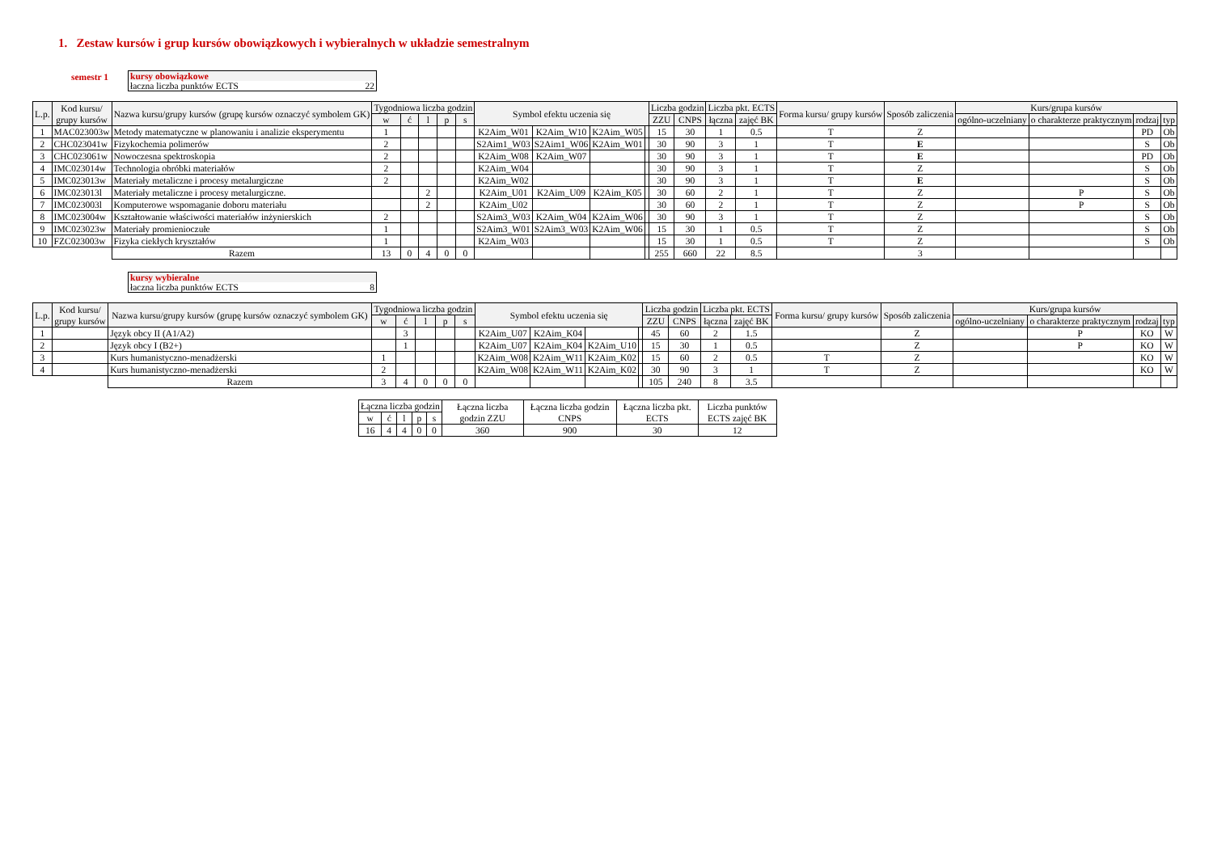1. Zestaw kursów i grup kursów obowiązkowych i wybieralnych w układzie semestralnym
semestr 1 kursy obowiązkowe
łaczna liczba punktów ECTS 22
| L.p. | Kod kursu/ grupy kursów | Nazwa kursu/grupy kursów (grupę kursów oznaczyć symbolem GK) | Tygodniowa liczba godzin | | | | | Symbol efektu uczenia się | | | | Liczba godzin | | Liczba pkt. ECTS | | Forma kursu/ grupy kursów | Sposób zaliczenia | Kurs/grupa kursów | | | |
| --- | --- | --- | --- | --- | --- | --- | --- | --- | --- | --- | --- | --- | --- | --- | --- | --- | --- | --- | --- | --- | --- |
| | | | w | ć | l | p | s | | | | | ZZU | CNPS | łączna | zajęć BK | | | ogólno-uczelniany | o charakterze praktycznym | rodzaj | typ |
| 1 | MAC023003w | Metody matematyczne w planowaniu i analizie eksperymentu | 1 | | | | | K2Aim_W01 | K2Aim_W10 | K2Aim_W05 | | 15 | 30 | 1 | 0.5 | T | Z | | | PD | Ob |
| 2 | CHC023041w | Fizykochemia polimerów | 2 | | | | | S2Aim1_W03 | S2Aim1_W06 | K2Aim_W01 | | 30 | 90 | 3 | 1 | T | E | | | S | Ob |
| 3 | CHC023061w | Nowoczesna spektroskopia | 2 | | | | | K2Aim_W08 | K2Aim_W07 | | | 30 | 90 | 3 | 1 | T | E | | | PD | Ob |
| 4 | IMC023014w | Technologia obróbki materiałów | 2 | | | | | K2Aim_W04 | | | | 30 | 90 | 3 | 1 | T | Z | | | S | Ob |
| 5 | IMC023013w | Materiały metaliczne i procesy metalurgiczne | 2 | | | | | K2Aim_W02 | | | | 30 | 90 | 3 | 1 | T | E | | | S | Ob |
| 6 | IMC023013l | Materiały metaliczne i procesy metalurgiczne. | | | 2 | | | K2Aim_U01 | K2Aim_U09 | K2Aim_K05 | | 30 | 60 | 2 | 1 | T | Z | | P | S | Ob |
| 7 | IMC023003l | Komputerowe wspomaganie doboru materiału | | | 2 | | | K2Aim_U02 | | | | 30 | 60 | 2 | 1 | T | Z | | P | S | Ob |
| 8 | IMC023004w | Kształtowanie właściwości materiałów inżynierskich | 2 | | | | | S2Aim3_W03 | K2Aim_W04 | K2Aim_W06 | | 30 | 90 | 3 | 1 | T | Z | | | S | Ob |
| 9 | IMC023023w | Materiały promienioczułe | 1 | | | | | S2Aim3_W01 | S2Aim3_W03 | K2Aim_W06 | | 15 | 30 | 1 | 0.5 | T | Z | | | S | Ob |
| 10 | FZC023003w | Fizyka ciekłych kryształów | 1 | | | | | K2Aim_W03 | | | | 15 | 30 | 1 | 0.5 | T | Z | | | S | Ob |
| | | Razem | 13 | 0 | 4 | 0 | 0 | | | | | 255 | 660 | 22 | 8.5 | | 3 | | | | |
kursy wybieralne
łaczna liczba punktów ECTS 8
| L.p. | Kod kursu/ grupy kursów | Nazwa kursu/grupy kursów (grupę kursów oznaczyć symbolem GK) | Tygodniowa liczba godzin | | | | | Symbol efektu uczenia się | | | | Liczba godzin | | Liczba pkt. ECTS | | Forma kursu/ grupy kursów | Sposób zaliczenia | Kurs/grupa kursów | | | |
| --- | --- | --- | --- | --- | --- | --- | --- | --- | --- | --- | --- | --- | --- | --- | --- | --- | --- | --- | --- | --- | --- |
| | | | w | ć | l | p | s | | | | | ZZU | CNPS | łączna | zajęć BK | | | ogólno-uczelniany | o charakterze praktycznym | rodzaj | typ |
| 1 | | Język obcy II (A1/A2) | | 3 | | | | K2Aim_U07 | K2Aim_K04 | | | 45 | 60 | 2 | 1.5 | | Z | | P | KO | W |
| 2 | | Język obcy I (B2+) | | 1 | | | | K2Aim_U07 | K2Aim_K04 | K2Aim_U10 | | 15 | 30 | 1 | 0.5 | | Z | | P | KO | W |
| 3 | | Kurs humanistyczno-menadżerski | 1 | | | | | K2Aim_W08 | K2Aim_W11 | K2Aim_K02 | | 15 | 60 | 2 | 0.5 | T | Z | | | KO | W |
| 4 | | Kurs humanistyczno-menadżerski | 2 | | | | | K2Aim_W08 | K2Aim_W11 | K2Aim_K02 | | 30 | 90 | 3 | 1 | T | Z | | | KO | W |
| | | Razem | 3 | 4 | 0 | 0 | 0 | | | | | 105 | 240 | 8 | 3.5 | | | | | | |
| Łączna liczba godzin | | | | | Łączna liczba godzin ZZU | Łączna liczba godzin CNPS | Łączna liczba pkt. ECTS | Liczba punktów ECTS zajęć BK |
| w | ć | l | p | s | | | | |
| 16 | 4 | 4 | 0 | 0 | 360 | 900 | 30 | 12 |